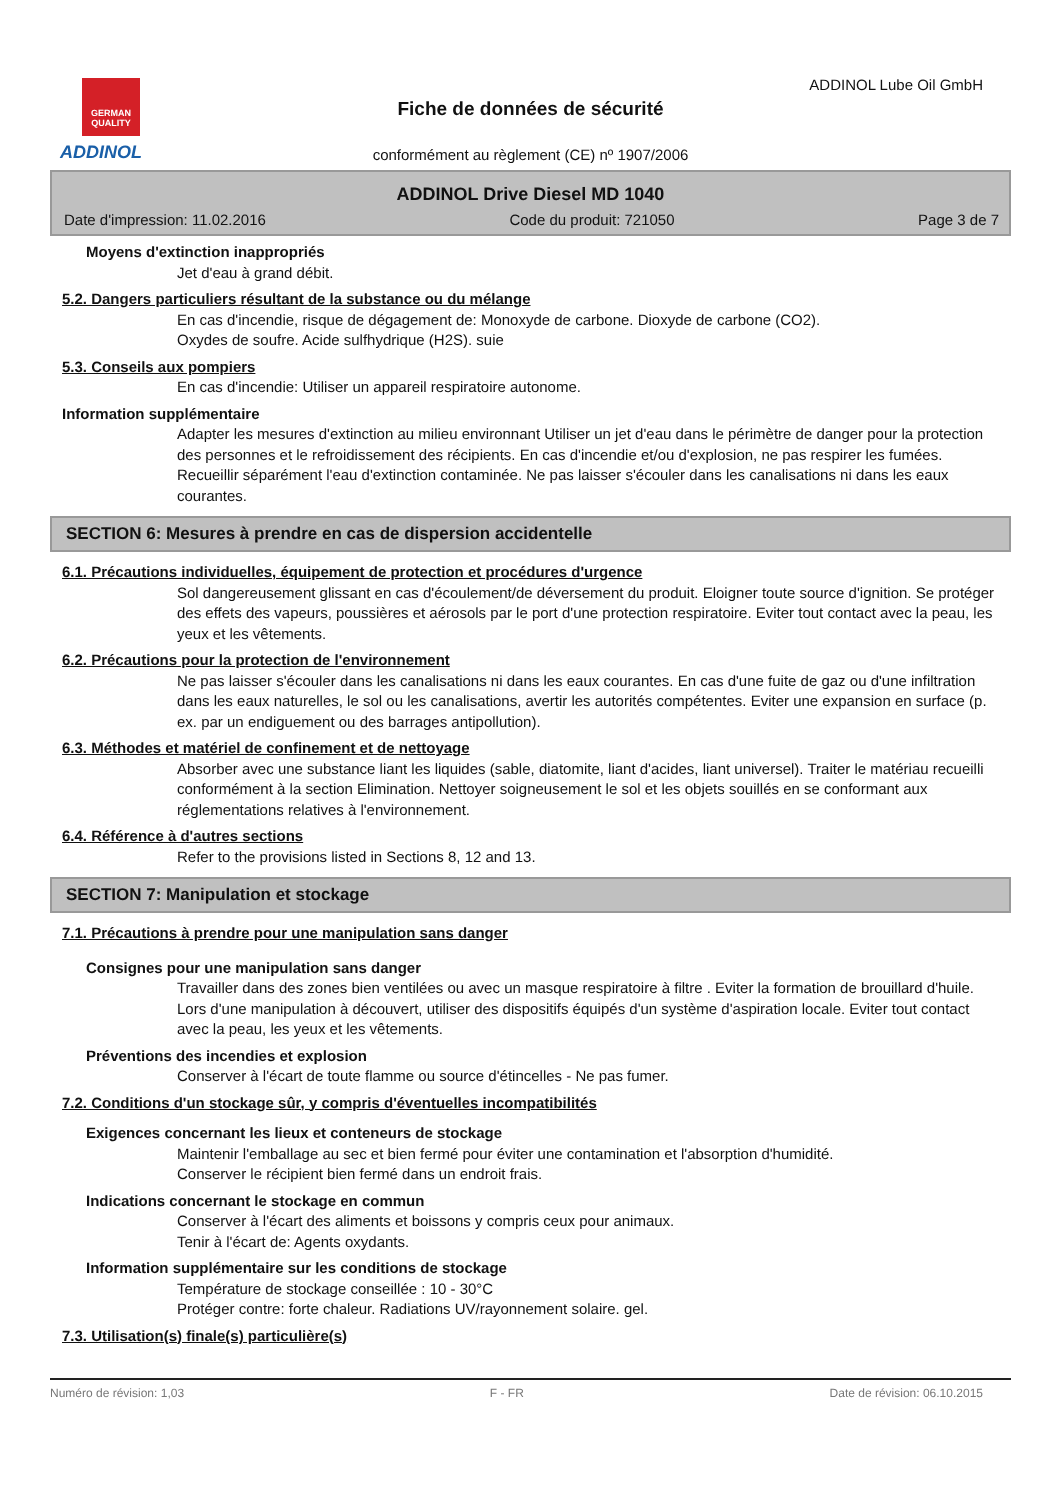GERMAN QUALITY
ADDINOL
ADDINOL Lube Oil GmbH
Fiche de données de sécurité
conformément au règlement (CE) nº 1907/2006
ADDINOL Drive Diesel MD 1040
Date d'impression: 11.02.2016 Code du produit: 721050 Page 3 de 7
Moyens d'extinction inappropriés
Jet d'eau à grand débit.
5.2. Dangers particuliers résultant de la substance ou du mélange
En cas d'incendie, risque de dégagement de: Monoxyde de carbone. Dioxyde de carbone (CO2).
Oxydes de soufre. Acide sulfhydrique (H2S). suie
5.3. Conseils aux pompiers
En cas d'incendie: Utiliser un appareil respiratoire autonome.
Information supplémentaire
Adapter les mesures d'extinction au milieu environnant Utiliser un jet d'eau dans le périmètre de danger pour la protection des personnes et le refroidissement des récipients. En cas d'incendie et/ou d'explosion, ne pas respirer les fumées. Recueillir séparément l'eau d'extinction contaminée. Ne pas laisser s'écouler dans les canalisations ni dans les eaux courantes.
SECTION 6: Mesures à prendre en cas de dispersion accidentelle
6.1. Précautions individuelles, équipement de protection et procédures d'urgence
Sol dangereusement glissant en cas d'écoulement/de déversement du produit. Eloigner toute source d'ignition. Se protéger des effets des vapeurs, poussières et aérosols par le port d'une protection respiratoire. Eviter tout contact avec la peau, les yeux et les vêtements.
6.2. Précautions pour la protection de l'environnement
Ne pas laisser s'écouler dans les canalisations ni dans les eaux courantes. En cas d'une fuite de gaz ou d'une infiltration dans les eaux naturelles, le sol ou les canalisations, avertir les autorités compétentes. Eviter une expansion en surface (p. ex. par un endiguement ou des barrages antipollution).
6.3. Méthodes et matériel de confinement et de nettoyage
Absorber avec une substance liant les liquides (sable, diatomite, liant d'acides, liant universel). Traiter le matériau recueilli conformément à la section Elimination. Nettoyer soigneusement le sol et les objets souillés en se conformant aux réglementations relatives à l'environnement.
6.4. Référence à d'autres sections
Refer to the provisions listed in Sections 8, 12 and 13.
SECTION 7: Manipulation et stockage
7.1. Précautions à prendre pour une manipulation sans danger
Consignes pour une manipulation sans danger
Travailler dans des zones bien ventilées ou avec un masque respiratoire à filtre . Eviter la formation de brouillard d'huile. Lors d'une manipulation à découvert, utiliser des dispositifs équipés d'un système d'aspiration locale. Eviter tout contact avec la peau, les yeux et les vêtements.
Préventions des incendies et explosion
Conserver à l'écart de toute flamme ou source d'étincelles - Ne pas fumer.
7.2. Conditions d'un stockage sûr, y compris d'éventuelles incompatibilités
Exigences concernant les lieux et conteneurs de stockage
Maintenir l'emballage au sec et bien fermé pour éviter une contamination et l'absorption d'humidité.
Conserver le récipient bien fermé dans un endroit frais.
Indications concernant le stockage en commun
Conserver à l'écart des aliments et boissons y compris ceux pour animaux.
Tenir à l'écart de: Agents oxydants.
Information supplémentaire sur les conditions de stockage
Température de stockage conseillée : 10 - 30°C
Protéger contre: forte chaleur. Radiations UV/rayonnement solaire. gel.
7.3. Utilisation(s) finale(s) particulière(s)
Numéro de révision: 1,03 F - FR Date de révision: 06.10.2015